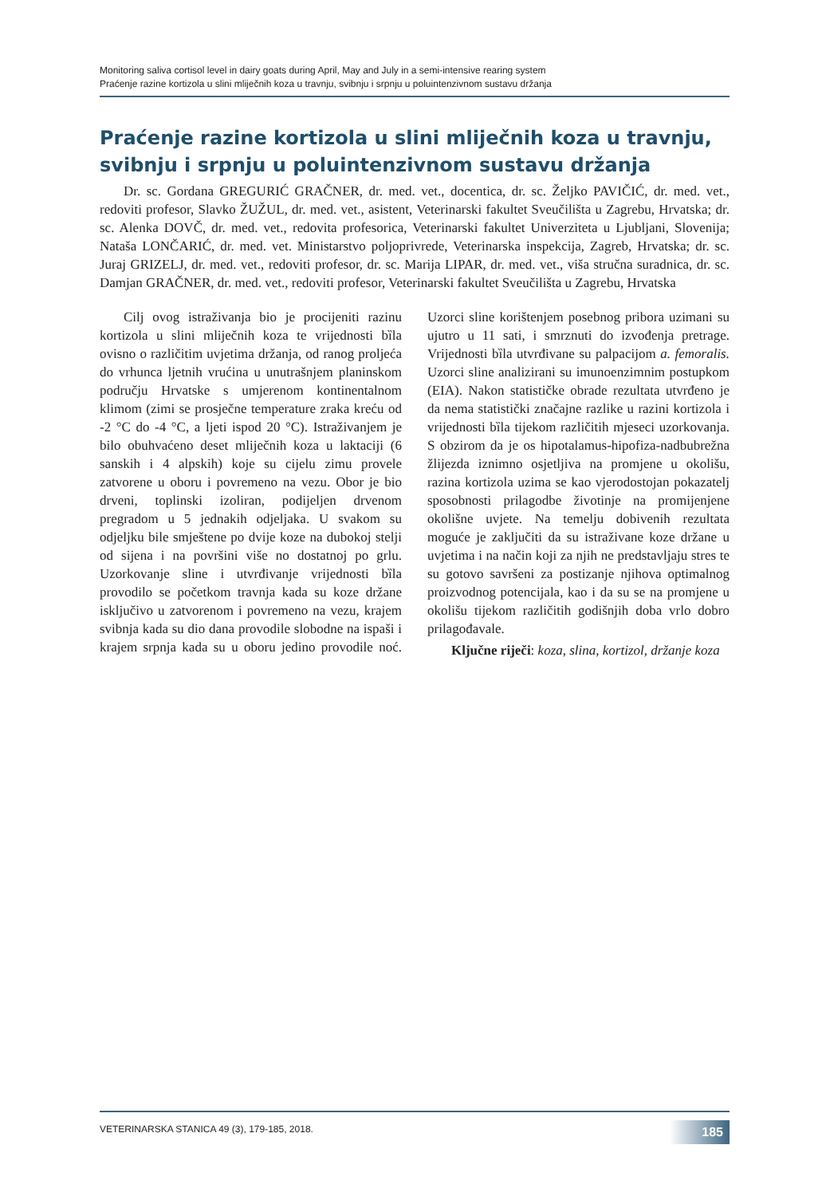Monitoring saliva cortisol level in dairy goats during April, May and July in a semi-intensive rearing system
Praćenje razine kortizola u slini mliječnih koza u travnju, svibnju i srpnju u poluintenzivnom sustavu držanja
Praćenje razine kortizola u slini mliječnih koza u travnju, svibnju i srpnju u poluintenzivnom sustavu držanja
Dr. sc. Gordana GREGURIĆ GRAČNER, dr. med. vet., docentica, dr. sc. Željko PAVIČIĆ, dr. med. vet., redoviti profesor, Slavko ŽUŽUL, dr. med. vet., asistent, Veterinarski fakultet Sveučilišta u Zagrebu, Hrvatska; dr. sc. Alenka DOVČ, dr. med. vet., redovita profesorica, Veterinarski fakultet Univerziteta u Ljubljani, Slovenija; Nataša LONČARIĆ, dr. med. vet. Ministarstvo poljoprivrede, Veterinarska inspekcija, Zagreb, Hrvatska; dr. sc. Juraj GRIZELJ, dr. med. vet., redoviti profesor, dr. sc. Marija LIPAR, dr. med. vet., viša stručna suradnica, dr. sc. Damjan GRAČNER, dr. med. vet., redoviti profesor, Veterinarski fakultet Sveučilišta u Zagrebu, Hrvatska
Cilj ovog istraživanja bio je procijeniti razinu kortizola u slini mliječnih koza te vrijednosti bȉla ovisno o različitim uvjetima držanja, od ranog proljeća do vrhunca ljetnih vrućina u unutrašnjem planinskom području Hrvatske s umjerenom kontinentalnom klimom (zimi se prosječne temperature zraka kreću od -2 °C do -4 °C, a ljeti ispod 20 °C). Istraživanjem je bilo obuhvaćeno deset mliječnih koza u laktaciji (6 sanskih i 4 alpskih) koje su cijelu zimu provele zatvorene u oboru i povremeno na vezu. Obor je bio drveni, toplinski izoliran, podijeljen drvenom pregradom u 5 jednakih odjeljaka. U svakom su odjeljku bile smještene po dvije koze na dubokoj stelji od sijena i na površini više no dostatnoj po grlu. Uzorkovanje sline i utvrđivanje vrijednosti bȉla provodilo se početkom travnja kada su koze držane isključivo u zatvorenom i povremeno na vezu, krajem svibnja kada su dio dana provodile slobodne na ispaši i krajem srpnja kada su u oboru jedino provodile noć. Uzorci sline korištenjem posebnog pribora uzimani su ujutro u 11 sati, i smrznuti do izvođenja pretrage. Vrijednosti bȉla utvrđivane su palpacijom a. femoralis. Uzorci sline analizirani su imunoenzimnim postupkom (EIA). Nakon statističke obrade rezultata utvrđeno je da nema statistički značajne razlike u razini kortizola i vrijednosti bȉla tijekom različitih mjeseci uzorkovanja. S obzirom da je os hipotalamus-hipofiza-nadbubrežna žlijezda iznimno osjetljiva na promjene u okolišu, razina kortizola uzima se kao vjerodostojan pokazatelj sposobnosti prilagodbe životinje na promijenjene okolišne uvjete. Na temelju dobivenih rezultata moguće je zaključiti da su istraživane koze držane u uvjetima i na način koji za njih ne predstavljaju stres te su gotovo savršeni za postizanje njihova optimalnog proizvodnog potencijala, kao i da su se na promjene u okolišu tijekom različitih godišnjih doba vrlo dobro prilagođavale.
Ključne riječi: koza, slina, kortizol, držanje koza
VETERINARSKA STANICA 49 (3), 179-185, 2018. 185